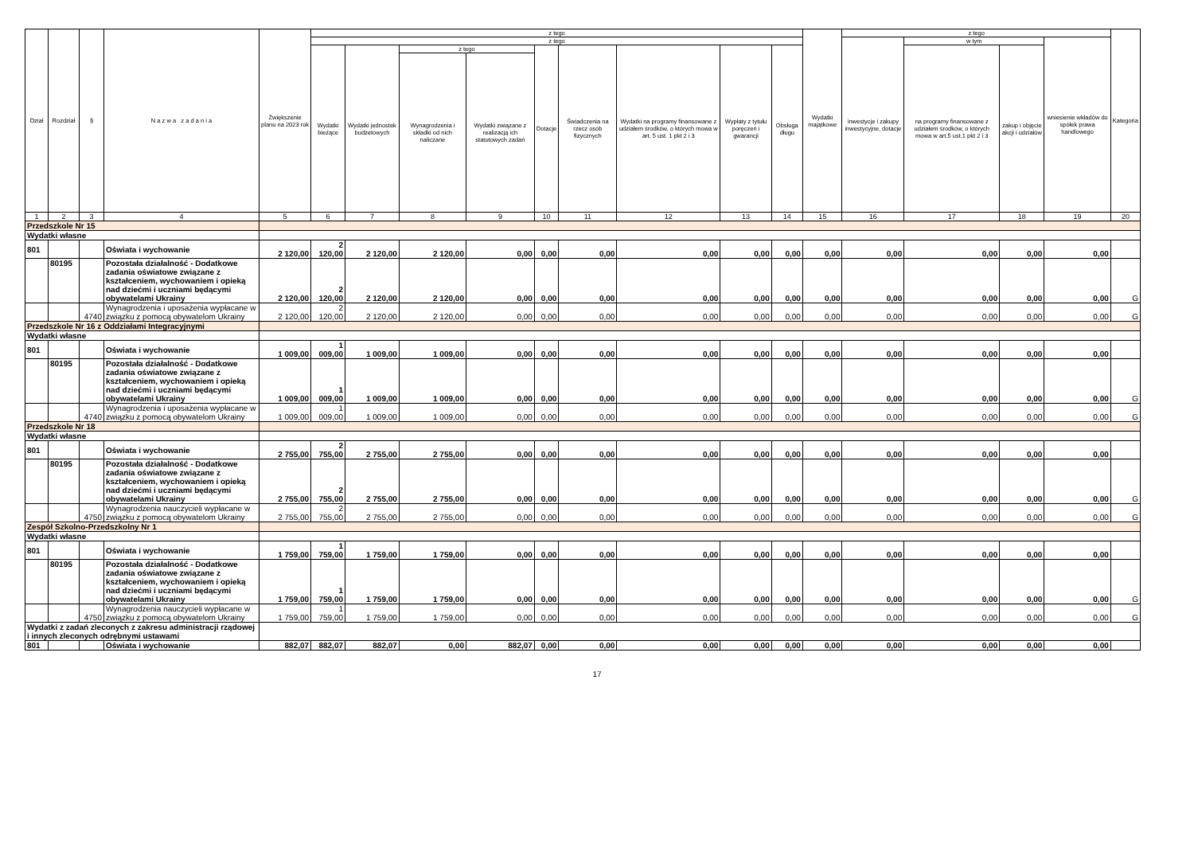| Dział | Rozdział | § | N a z w a z a d a n i a | Zwiększenie planu na 2023 rok | z tego | | | | | | | | | Wydatki majątkowe | z tego | | | | Kategoria |
| --- | --- | --- | --- | --- | --- | --- | --- | --- | --- | --- | --- | --- | --- | --- | --- | --- | --- | --- | --- |
| | | | | | z tego | | | | | | | | | | inwestycje i zakupy inwestycyjne, dotacje | w tym | | wniesienie wkładów do spółek prawa handlowego | |
| | | | | | Wydatki bieżące | Wydatki jednostek budżetowych | z tego | | Dotacje | Świadczenia na rzecz osób fizycznych | Wydatki na programy finansowane z udziałem środków, o których mowa w art. 5 ust. 1 pkt 2 i 3 | Wypłaty z tytułu poręczeń i gwarancji | Obsługa długu | | | na programy finansowane z udziałem środków, o których mowa w art.5 ust.1 pkt 2 i 3 | zakup i objęcie akcji i udziałów | | |
| | | | | | | | Wynagrodzenia i składki od nich naliczane | Wydatki związane z realizacją ich statutowych zadań | | | | | | | | | | | |
| 1 | 2 | 3 | 4 | 5 | 6 | 7 | 8 | 9 | 10 | 11 | 12 | 13 | 14 | 15 | 16 | 17 | 18 | 19 | 20 |
| Przedszkole Nr 15 | | | | | | | | | | | | | | | | | | | |
| Wydatki własne | | | | | | | | | | | | | | | | | | | |
| 801 | | | Oświata i wychowanie | 2 120,00 | 2 120,00 | 2 120,00 | 2 120,00 | 0,00 | 0,00 | 0,00 | 0,00 | 0,00 | 0,00 | 0,00 | 0,00 | 0,00 | 0,00 | 0,00 | |
| | 80195 | | Pozostała działalność - Dodatkowe zadania oświatowe związane z kształceniem, wychowaniem i opieką nad dziećmi i uczniami będącymi obywatelami Ukrainy | 2 120,00 | 2 120,00 | 2 120,00 | 2 120,00 | 0,00 | 0,00 | 0,00 | 0,00 | 0,00 | 0,00 | 0,00 | 0,00 | 0,00 | 0,00 | 0,00 | G |
| | | 4740 | Wynagrodzenia i uposażenia wypłacane w związku z pomocą obywatelom Ukrainy | 2 120,00 | 2 120,00 | 2 120,00 | 2 120,00 | 0,00 | 0,00 | 0,00 | 0,00 | 0,00 | 0,00 | 0,00 | 0,00 | 0,00 | 0,00 | 0,00 | G |
| Przedszkole Nr 16 z Oddziałami Integracyjnymi | | | | | | | | | | | | | | | | | | | |
| Wydatki własne | | | | | | | | | | | | | | | | | | | |
| 801 | | | Oświata i wychowanie | 1 009,00 | 1 009,00 | 1 009,00 | 1 009,00 | 0,00 | 0,00 | 0,00 | 0,00 | 0,00 | 0,00 | 0,00 | 0,00 | 0,00 | 0,00 | 0,00 | |
| | 80195 | | Pozostała działalność - Dodatkowe zadania oświatowe związane z kształceniem, wychowaniem i opieką nad dziećmi i uczniami będącymi obywatelami Ukrainy | 1 009,00 | 1 009,00 | 1 009,00 | 1 009,00 | 0,00 | 0,00 | 0,00 | 0,00 | 0,00 | 0,00 | 0,00 | 0,00 | 0,00 | 0,00 | 0,00 | G |
| | | 4740 | Wynagrodzenia i uposażenia wypłacane w związku z pomocą obywatelom Ukrainy | 1 009,00 | 1 009,00 | 1 009,00 | 1 009,00 | 0,00 | 0,00 | 0,00 | 0,00 | 0,00 | 0,00 | 0,00 | 0,00 | 0,00 | 0,00 | 0,00 | G |
| Przedszkole Nr 18 | | | | | | | | | | | | | | | | | | | |
| Wydatki własne | | | | | | | | | | | | | | | | | | | |
| 801 | | | Oświata i wychowanie | 2 755,00 | 2 755,00 | 2 755,00 | 2 755,00 | 0,00 | 0,00 | 0,00 | 0,00 | 0,00 | 0,00 | 0,00 | 0,00 | 0,00 | 0,00 | 0,00 | |
| | 80195 | | Pozostała działalność - Dodatkowe zadania oświatowe związane z kształceniem, wychowaniem i opieką nad dziećmi i uczniami będącymi obywatelami Ukrainy | 2 755,00 | 2 755,00 | 2 755,00 | 2 755,00 | 0,00 | 0,00 | 0,00 | 0,00 | 0,00 | 0,00 | 0,00 | 0,00 | 0,00 | 0,00 | 0,00 | G |
| | | 4750 | Wynagrodzenia nauczycieli wypłacane w związku z pomocą obywatelom Ukrainy | 2 755,00 | 2 755,00 | 2 755,00 | 2 755,00 | 0,00 | 0,00 | 0,00 | 0,00 | 0,00 | 0,00 | 0,00 | 0,00 | 0,00 | 0,00 | 0,00 | G |
| Zespół Szkolno-Przedszkolny Nr 1 | | | | | | | | | | | | | | | | | | | |
| Wydatki własne | | | | | | | | | | | | | | | | | | | |
| 801 | | | Oświata i wychowanie | 1 759,00 | 1 759,00 | 1 759,00 | 1 759,00 | 0,00 | 0,00 | 0,00 | 0,00 | 0,00 | 0,00 | 0,00 | 0,00 | 0,00 | 0,00 | 0,00 | |
| | 80195 | | Pozostała działalność - Dodatkowe zadania oświatowe związane z kształceniem, wychowaniem i opieką nad dziećmi i uczniami będącymi obywatelami Ukrainy | 1 759,00 | 1 759,00 | 1 759,00 | 1 759,00 | 0,00 | 0,00 | 0,00 | 0,00 | 0,00 | 0,00 | 0,00 | 0,00 | 0,00 | 0,00 | 0,00 | G |
| | | 4750 | Wynagrodzenia nauczycieli wypłacane w związku z pomocą obywatelom Ukrainy | 1 759,00 | 1 759,00 | 1 759,00 | 1 759,00 | 0,00 | 0,00 | 0,00 | 0,00 | 0,00 | 0,00 | 0,00 | 0,00 | 0,00 | 0,00 | 0,00 | G |
| Wydatki z zadań zleconych z zakresu administracji rządowej i innych zleconych odrębnymi ustawami | | | | | | | | | | | | | | | | | | | |
| 801 | | | Oświata i wychowanie | 882,07 | 882,07 | 882,07 | 0,00 | 882,07 | 0,00 | 0,00 | 0,00 | 0,00 | 0,00 | 0,00 | 0,00 | 0,00 | 0,00 | 0,00 | |
17